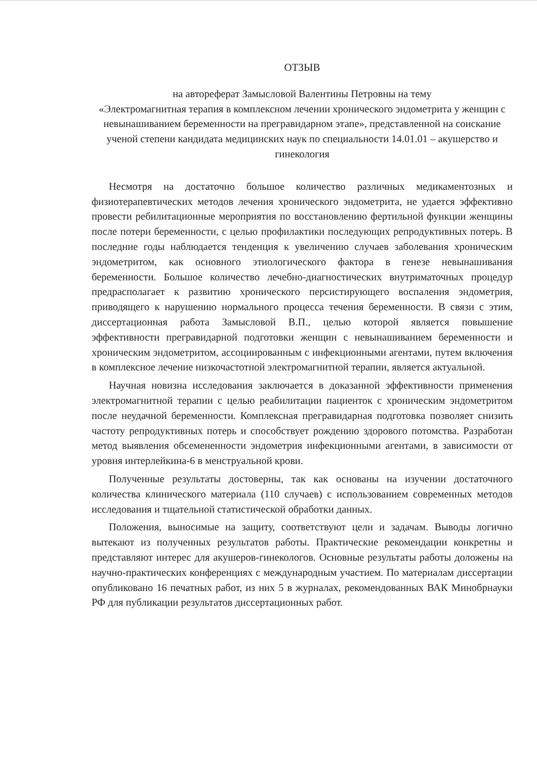ОТЗЫВ
на автореферат Замысловой Валентины Петровны на тему
«Электромагнитная терапия в комплексном лечении хронического эндометрита у женщин с невынашиванием беременности на прегравидарном этапе», представленной на соискание ученой степени кандидата медицинских наук по специальности 14.01.01 – акушерство и гинекология
Несмотря на достаточно большое количество различных медикаментозных и физиотерапевтических методов лечения хронического эндометрита, не удается эффективно провести ребилитационные мероприятия по восстановлению фертильной функции женщины после потери беременности, с целью профилактики последующих репродуктивных потерь. В последние годы наблюдается тенденция к увеличению случаев заболевания хроническим эндометритом, как основного этиологического фактора в генезе невынашивания беременности. Большое количество лечебно-диагностических внутриматочных процедур предрасполагает к развитию хронического персистирующего воспаления эндометрия, приводящего к нарушению нормального процесса течения беременности. В связи с этим, диссертационная работа Замысловой В.П., целью которой является повышение эффективности прегравидарной подготовки женщин с невынашиванием беременности и хроническим эндометритом, ассоциированным с инфекционными агентами, путем включения в комплексное лечение низкочастотной электромагнитной терапии, является актуальной.
Научная новизна исследования заключается в доказанной эффективности применения электромагнитной терапии с целью реабилитации пациенток с хроническим эндометритом после неудачной беременности. Комплексная прегравидарная подготовка позволяет снизить частоту репродуктивных потерь и способствует рождению здорового потомства. Разработан метод выявления обсемененности эндометрия инфекционными агентами, в зависимости от уровня интерлейкина-6 в менструальной крови.
Полученные результаты достоверны, так как основаны на изучении достаточного количества клинического материала (110 случаев) с использованием современных методов исследования и тщательной статистической обработки данных.
Положения, выносимые на защиту, соответствуют цели и задачам. Выводы логично вытекают из полученных результатов работы. Практические рекомендации конкретны и представляют интерес для акушеров-гинекологов. Основные результаты работы доложены на научно-практических конференциях с международным участием. По материалам диссертации опубликовано 16 печатных работ, из них 5 в журналах, рекомендованных ВАК Минобрнауки РФ для публикации результатов диссертационных работ.